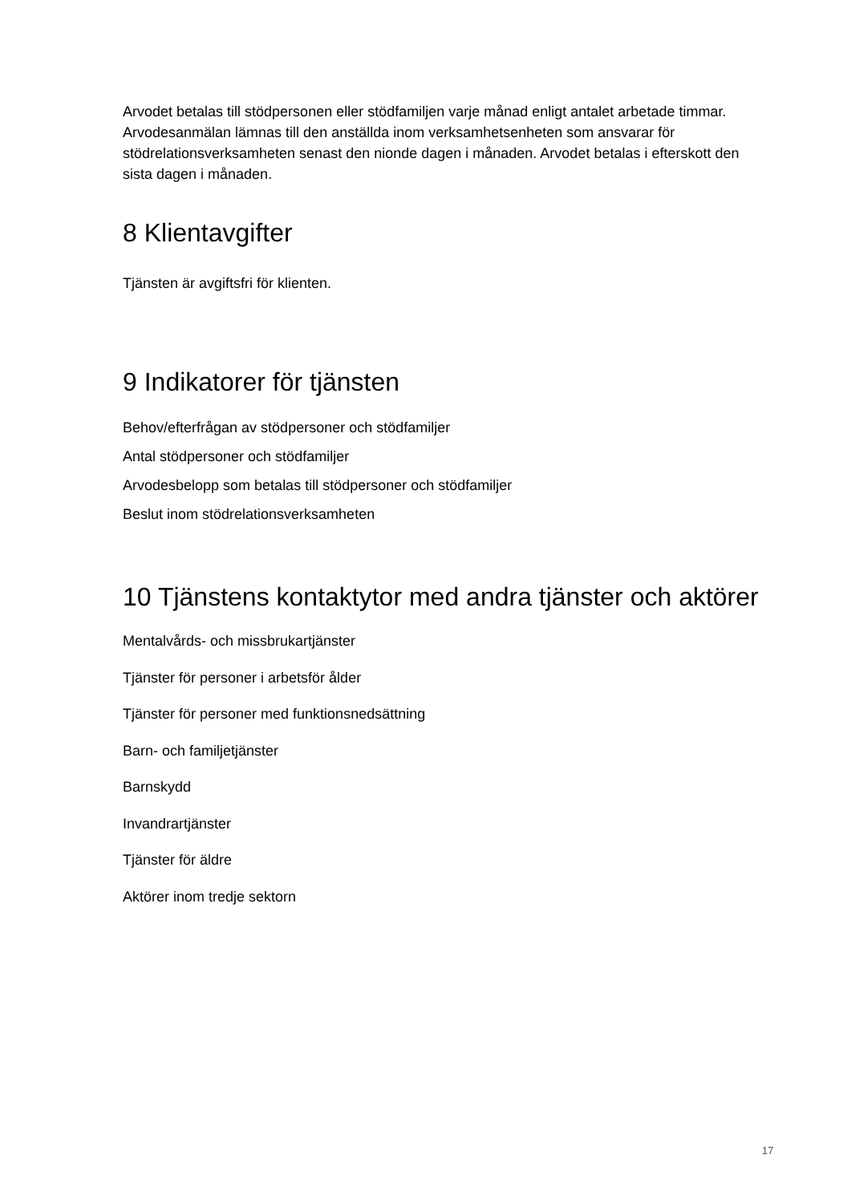Arvodet betalas till stödpersonen eller stödfamiljen varje månad enligt antalet arbetade timmar. Arvodesanmälan lämnas till den anställda inom verksamhetsenheten som ansvarar för stödrelationsverksamheten senast den nionde dagen i månaden. Arvodet betalas i efterskott den sista dagen i månaden.
8 Klientavgifter
Tjänsten är avgiftsfri för klienten.
9 Indikatorer för tjänsten
Behov/efterfrågan av stödpersoner och stödfamiljer
Antal stödpersoner och stödfamiljer
Arvodesbelopp som betalas till stödpersoner och stödfamiljer
Beslut inom stödrelationsverksamheten
10 Tjänstens kontaktytor med andra tjänster och aktörer
Mentalvårds- och missbrukartjänster
Tjänster för personer i arbetsför ålder
Tjänster för personer med funktionsnedsättning
Barn- och familjetjänster
Barnskydd
Invandrartjänster
Tjänster för äldre
Aktörer inom tredje sektorn
17